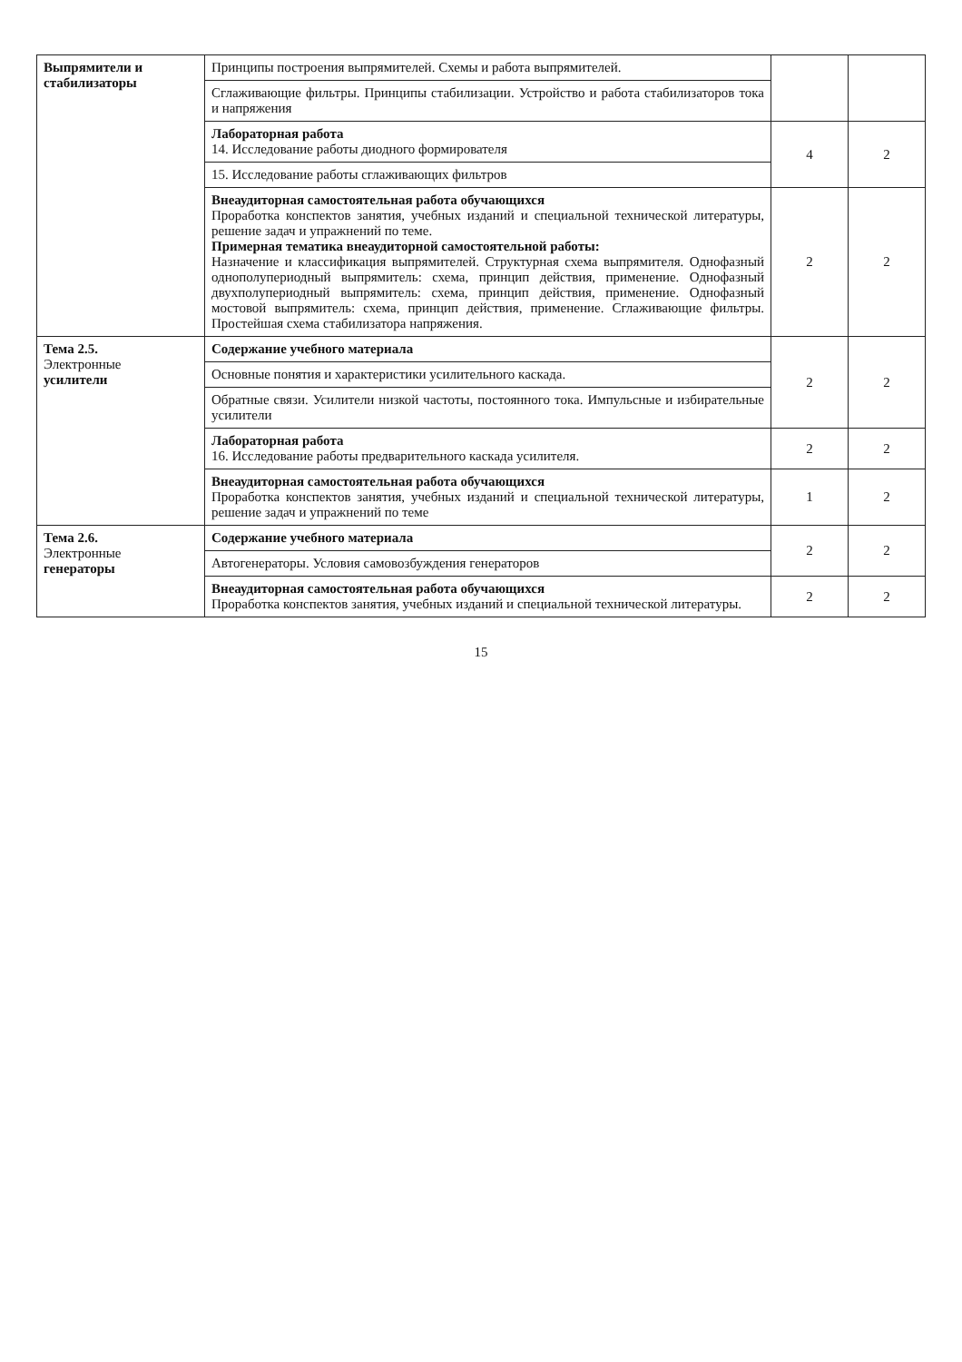| Выпрямители и стабилизаторы | Принципы построения выпрямителей. Схемы и работа выпрямителей. | | |
| | Сглаживающие фильтры. Принципы стабилизации. Устройство и работа стабилизаторов тока и напряжения | | |
| | Лабораторная работа 14. Исследование работы диодного формирователя | 4 | 2 |
| | 15. Исследование работы сглаживающих фильтров | | |
| | Внеаудиторная самостоятельная работа обучающихся Проработка конспектов занятия, учебных изданий и специальной технической литературы, решение задач и упражнений по теме. Примерная тематика внеаудиторной самостоятельной работы: Назначение и классификация выпрямителей. Структурная схема выпрямителя. Однофазный однополупериодный выпрямитель: схема, принцип действия, применение. Однофазный двухполупериодный выпрямитель: схема, принцип действия, применение. Однофазный мостовой выпрямитель: схема, принцип действия, применение. Сглаживающие фильтры. Простейшая схема стабилизатора напряжения. | 2 | 2 |
| Тема 2.5. Электронные усилители | Содержание учебного материала | 2 | 2 |
| | Основные понятия и характеристики усилительного каскада. | | |
| | Обратные связи. Усилители низкой частоты, постоянного тока. Импульсные и избирательные усилители | | |
| | Лабораторная работа 16. Исследование работы предварительного каскада усилителя. | 2 | 2 |
| | Внеаудиторная самостоятельная работа обучающихся Проработка конспектов занятия, учебных изданий и специальной технической литературы, решение задач и упражнений по теме | 1 | 2 |
| Тема 2.6. Электронные генераторы | Содержание учебного материала | 2 | 2 |
| | Автогенераторы. Условия самовозбуждения генераторов | | |
| | Внеаудиторная самостоятельная работа обучающихся Проработка конспектов занятия, учебных изданий и специальной технической литературы. | 2 | 2 |
15